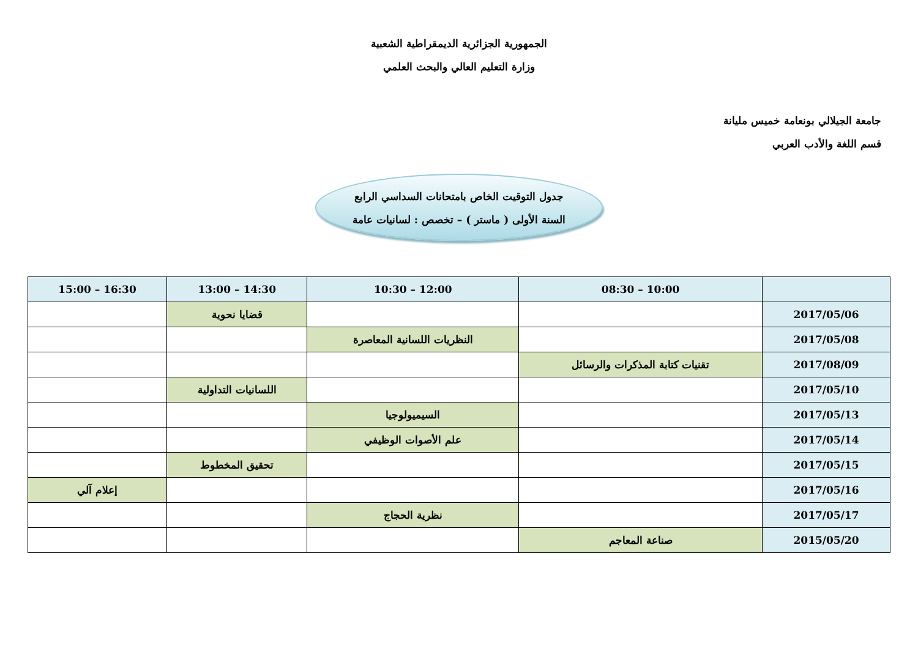الجمهورية الجزائرية الديمقراطية الشعبية
وزارة التعليم العالي والبحث العلمي
جامعة الجيلالي بونعامة خميس مليانة
قسم اللغة والأدب العربي
جدول التوقيت الخاص بامتحانات السداسي الرابع
السنة الأولى ( ماستر ) – تخصص : لسانيات عامة
| | 10:00 – 08:30 | 12:00 – 10:30 | 14:30 – 13:00 | 16:30 – 15:00 |
| --- | --- | --- | --- | --- |
| 2017/05/06 | | | قضايا نحوية | |
| 2017/05/08 | | النظريات اللسانية المعاصرة | | |
| 2017/08/09 | تقنيات كتابة المذكرات والرسائل | | | |
| 2017/05/10 | | | اللسانيات التداولية | |
| 2017/05/13 | | السيميولوجيا | | |
| 2017/05/14 | | علم الأصوات الوظيفي | | |
| 2017/05/15 | | | تحقيق المخطوط | |
| 2017/05/16 | | | | إعلام آلي |
| 2017/05/17 | | نظرية الحجاج | | |
| 2015/05/20 | صناعة المعاجم | | | |